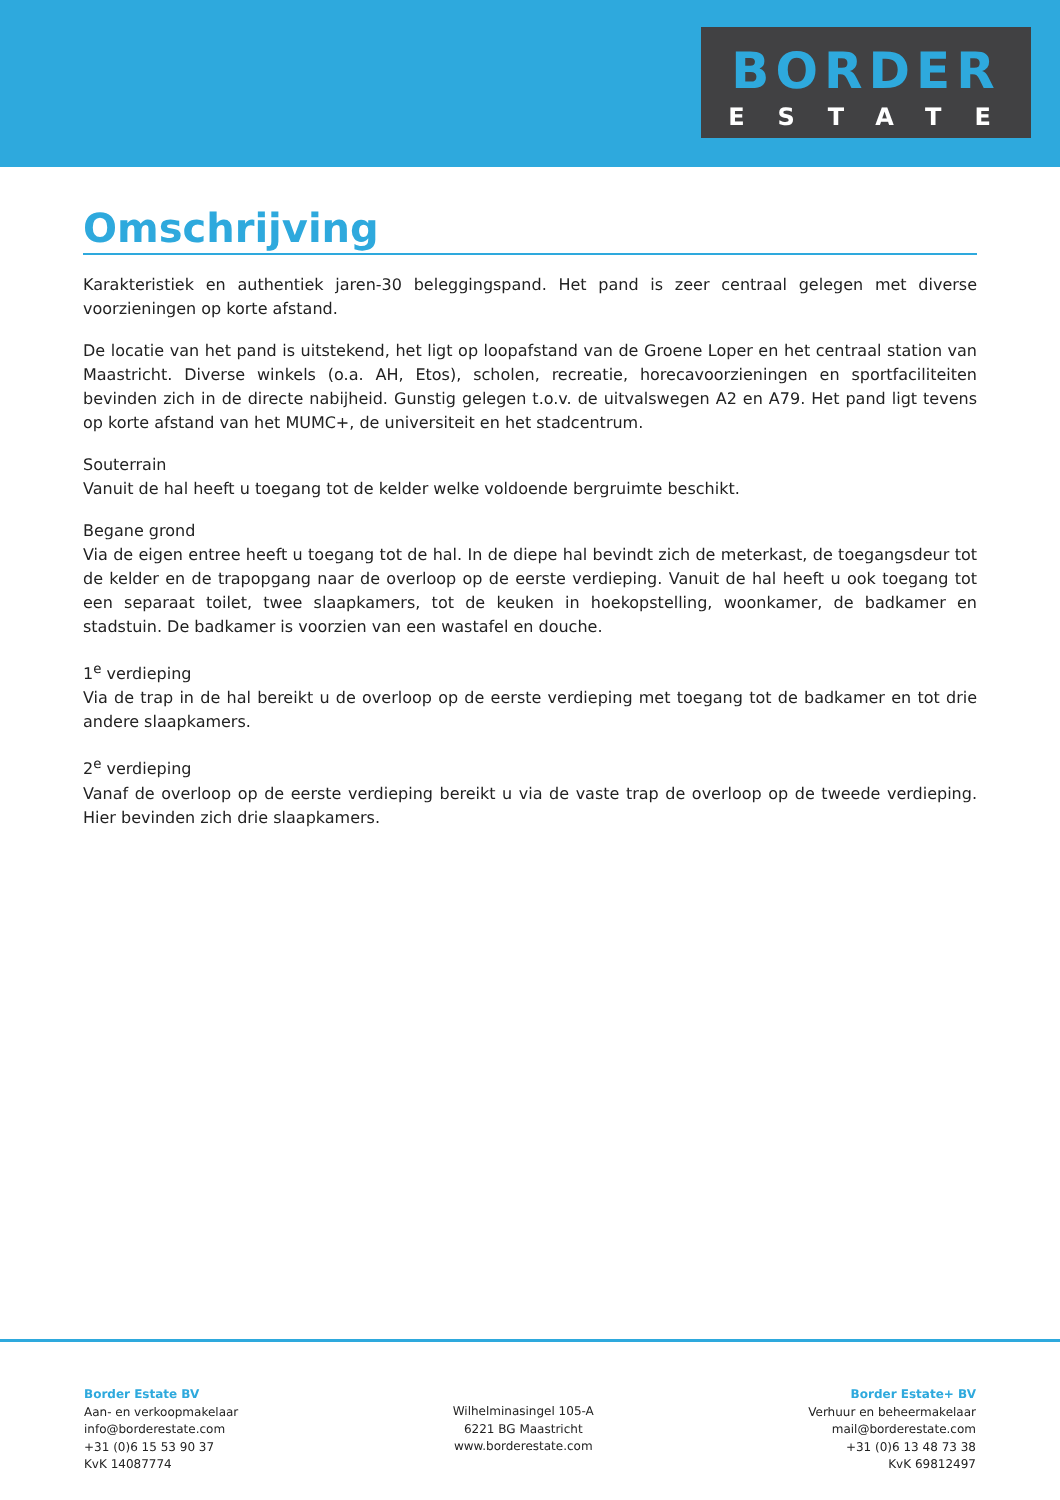BORDER
ESTATE
Omschrijving
Karakteristiek en authentiek jaren-30 beleggingspand. Het pand is zeer centraal gelegen met diverse voorzieningen op korte afstand.
De locatie van het pand is uitstekend, het ligt op loopafstand van de Groene Loper en het centraal station van Maastricht. Diverse winkels (o.a. AH, Etos), scholen, recreatie, horecavoorzieningen en sportfaciliteiten bevinden zich in de directe nabijheid. Gunstig gelegen t.o.v. de uitvalswegen A2 en A79. Het pand ligt tevens op korte afstand van het MUMC+, de universiteit en het stadcentrum.
Souterrain
Vanuit de hal heeft u toegang tot de kelder welke voldoende bergruimte beschikt.
Begane grond
Via de eigen entree heeft u toegang tot de hal. In de diepe hal bevindt zich de meterkast, de toegangsdeur tot de kelder en de trapopgang naar de overloop op de eerste verdieping. Vanuit de hal heeft u ook toegang tot een separaat toilet, twee slaapkamers, tot de keuken in hoekopstelling, woonkamer, de badkamer en stadstuin. De badkamer is voorzien van een wastafel en douche.
1<sup>e</sup> verdieping
Via de trap in de hal bereikt u de overloop op de eerste verdieping met toegang tot de badkamer en tot drie andere slaapkamers.
2<sup>e</sup> verdieping
Vanaf de overloop op de eerste verdieping bereikt u via de vaste trap de overloop op de tweede verdieping. Hier bevinden zich drie slaapkamers.
Border Estate BV
Aan- en verkoopmakelaar
info@borderestate.com
+31 (0)6 15 53 90 37
KvK 14087774
Wilhelminasingel 105-A
6221 BG Maastricht
www.borderestate.com
Border Estate+ BV
Verhuur en beheermakelaar
mail@borderestate.com
+31 (0)6 13 48 73 38
KvK 69812497